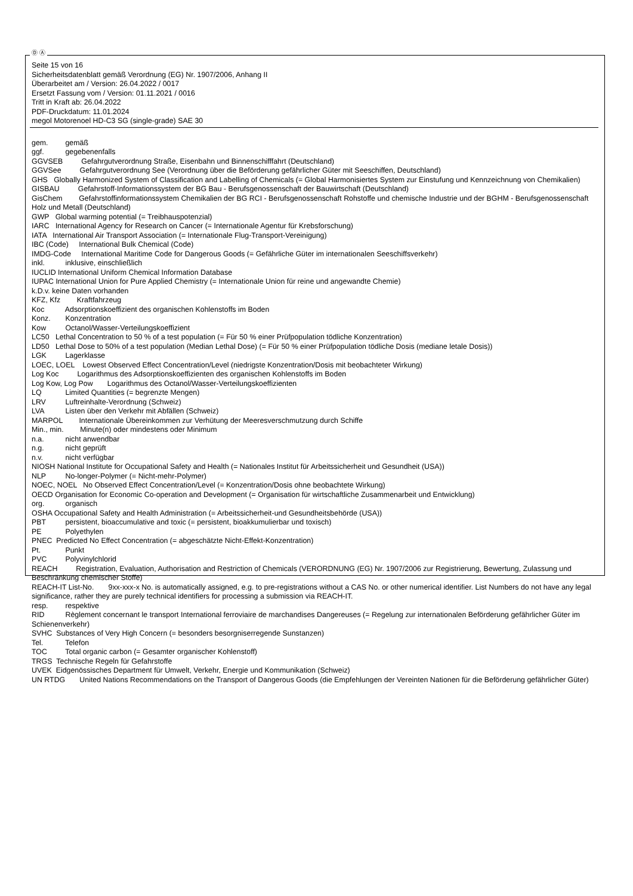Ⓓ Ⓐ
Seite 15 von 16
Sicherheitsdatenblatt gemäß Verordnung (EG) Nr. 1907/2006, Anhang II
Überarbeitet am / Version: 26.04.2022 / 0017
Ersetzt Fassung vom / Version: 01.11.2021 / 0016
Tritt in Kraft ab: 26.04.2022
PDF-Druckdatum: 11.01.2024
megol Motorenoel HD-C3 SG (single-grade) SAE 30
gem. gemäß
ggf. gegebenenfalls
GGVSEB Gefahrgutverordnung Straße, Eisenbahn und Binnenschifffahrt (Deutschland)
GGVSee Gefahrgutverordnung See (Verordnung über die Beförderung gefährlicher Güter mit Seeschiffen, Deutschland)
GHS Globally Harmonized System of Classification and Labelling of Chemicals (= Global Harmonisiertes System zur Einstufung und Kennzeichnung von Chemikalien)
GISBAU Gefahrstoff-Informationssystem der BG Bau - Berufsgenossenschaft der Bauwirtschaft (Deutschland)
GisChem Gefahrstoffinformationssystem Chemikalien der BG RCI - Berufsgenossenschaft Rohstoffe und chemische Industrie und der BGHM - Berufsgenossenschaft Holz und Metall (Deutschland)
GWP Global warming potential (= Treibhauspotenzial)
IARC International Agency for Research on Cancer (= Internationale Agentur für Krebsforschung)
IATA International Air Transport Association (= Internationale Flug-Transport-Vereinigung)
IBC (Code) International Bulk Chemical (Code)
IMDG-Code International Maritime Code for Dangerous Goods (= Gefährliche Güter im internationalen Seeschiffsverkehr)
inkl. inklusive, einschließlich
IUCLID International Uniform Chemical Information Database
IUPAC International Union for Pure Applied Chemistry (= Internationale Union für reine und angewandte Chemie)
k.D.v. keine Daten vorhanden
KFZ, Kfz Kraftfahrzeug
Koc Adsorptionskoeffizient des organischen Kohlenstoffs im Boden
Konz. Konzentration
Kow Octanol/Wasser-Verteilungskoeffizient
LC50 Lethal Concentration to 50 % of a test population (= Für 50 % einer Prüfpopulation tödliche Konzentration)
LD50 Lethal Dose to 50% of a test population (Median Lethal Dose) (= Für 50 % einer Prüfpopulation tödliche Dosis (mediane letale Dosis))
LGK Lagerklasse
LOEC, LOEL Lowest Observed Effect Concentration/Level (niedrigste Konzentration/Dosis mit beobachteter Wirkung)
Log Koc Logarithmus des Adsorptionskoeffizienten des organischen Kohlenstoffs im Boden
Log Kow, Log Pow Logarithmus des Octanol/Wasser-Verteilungskoeffizienten
LQ Limited Quantities (= begrenzte Mengen)
LRV Luftreinhalte-Verordnung (Schweiz)
LVA Listen über den Verkehr mit Abfällen (Schweiz)
MARPOL Internationale Übereinkommen zur Verhütung der Meeresverschmutzung durch Schiffe
Min., min. Minute(n) oder mindestens oder Minimum
n.a. nicht anwendbar
n.g. nicht geprüft
n.v. nicht verfügbar
NIOSH National Institute for Occupational Safety and Health (= Nationales Institut für Arbeitssicherheit und Gesundheit (USA))
NLP No-longer-Polymer (= Nicht-mehr-Polymer)
NOEC, NOEL No Observed Effect Concentration/Level (= Konzentration/Dosis ohne beobachtete Wirkung)
OECD Organisation for Economic Co-operation and Development (= Organisation für wirtschaftliche Zusammenarbeit und Entwicklung)
org. organisch
OSHA Occupational Safety and Health Administration (= Arbeitssicherheit-und Gesundheitsbehörde (USA))
PBT persistent, bioaccumulative and toxic (= persistent, bioakkumulierbar und toxisch)
PE Polyethylen
PNEC Predicted No Effect Concentration (= abgeschätzte Nicht-Effekt-Konzentration)
Pt. Punkt
PVC Polyvinylchlorid
REACH Registration, Evaluation, Authorisation and Restriction of Chemicals (VERORDNUNG (EG) Nr. 1907/2006 zur Registrierung, Bewertung, Zulassung und Beschränkung chemischer Stoffe)
REACH-IT List-No. 9xx-xxx-x No. is automatically assigned, e.g. to pre-registrations without a CAS No. or other numerical identifier. List Numbers do not have any legal significance, rather they are purely technical identifiers for processing a submission via REACH-IT.
resp. respektive
RID Règlement concernant le transport International ferroviaire de marchandises Dangereuses (= Regelung zur internationalen Beförderung gefährlicher Güter im Schienenverkehr)
SVHC Substances of Very High Concern (= besonders besorgniserregende Sunstanzen)
Tel. Telefon
TOC Total organic carbon (= Gesamter organischer Kohlenstoff)
TRGS Technische Regeln für Gefahrstoffe
UVEK Eidgenössisches Department für Umwelt, Verkehr, Energie und Kommunikation (Schweiz)
UN RTDG United Nations Recommendations on the Transport of Dangerous Goods (die Empfehlungen der Vereinten Nationen für die Beförderung gefährlicher Güter)